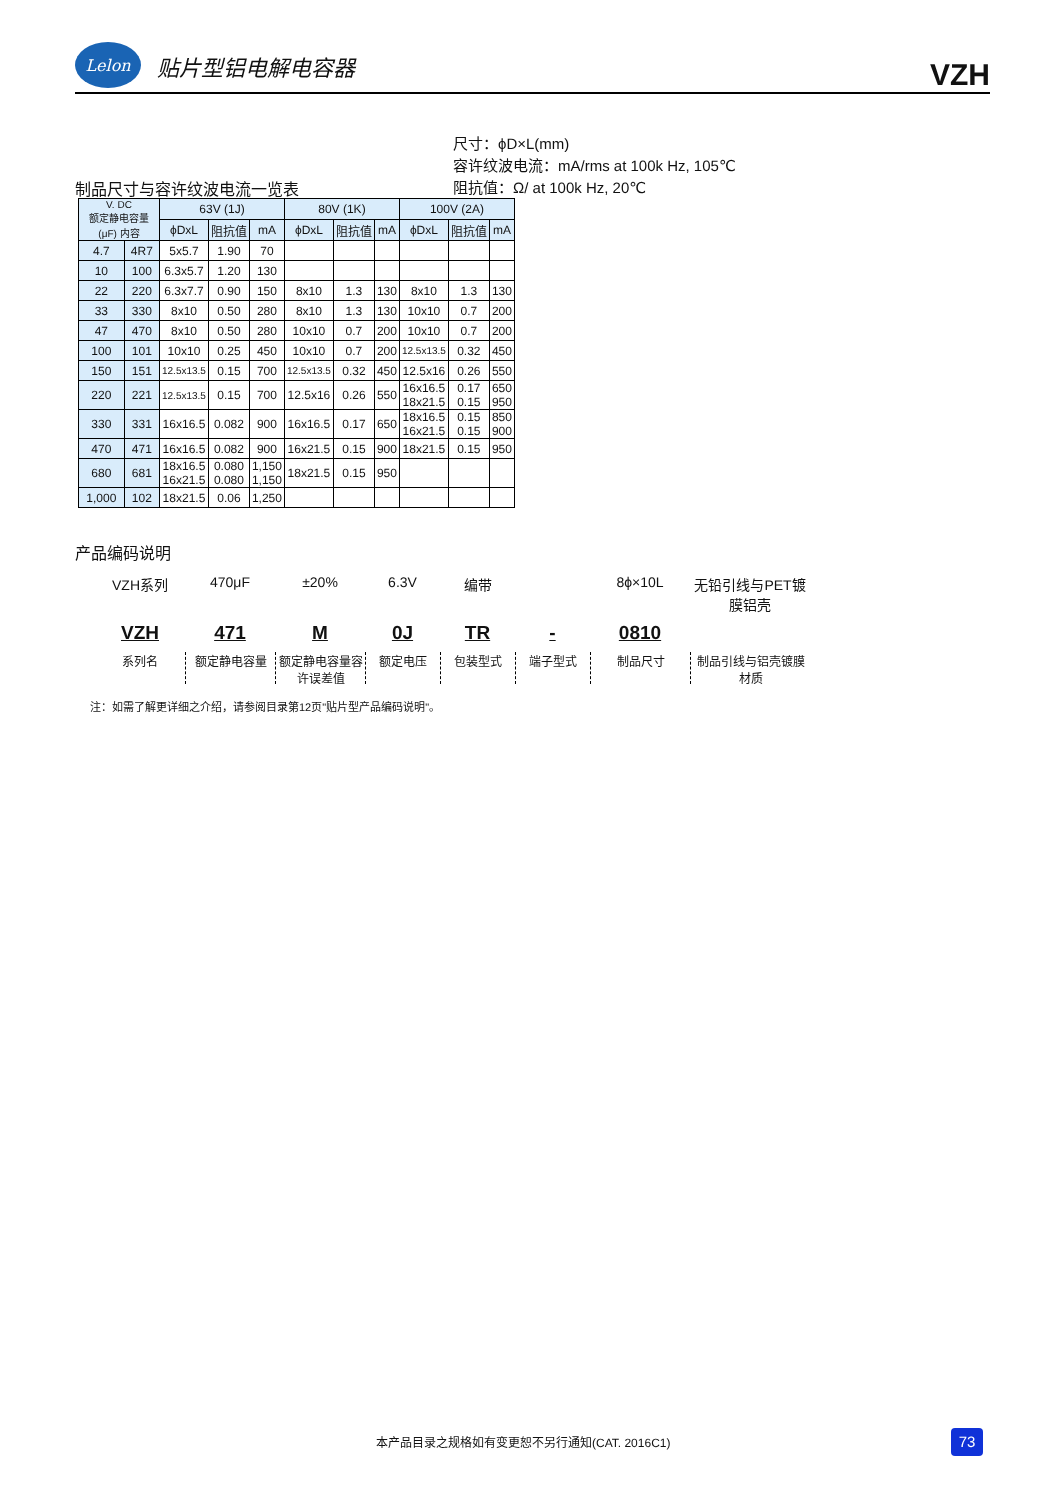Lelon
贴片型铝电解电容器
VZH
尺寸：ϕD×L(mm)
容许纹波电流：mA/rms at 100k Hz, 105℃
阻抗值：Ω/ at 100k Hz, 20℃
制品尺寸与容许纹波电流一览表
| V. DC 额定静电容量(μF) 内容 | | 63V (1J) | | | 80V (1K) | | | 100V (2A) | | |
| --- | --- | --- | --- | --- | --- | --- | --- | --- | --- | --- |
| | | ϕDxL | 阻抗值 | mA | ϕDxL | 阻抗值 | mA | ϕDxL | 阻抗值 | mA |
| 4.7 | 4R7 | 5x5.7 | 1.90 | 70 | | | | | | |
| 10 | 100 | 6.3x5.7 | 1.20 | 130 | | | | | | |
| 22 | 220 | 6.3x7.7 | 0.90 | 150 | 8x10 | 1.3 | 130 | 8x10 | 1.3 | 130 |
| 33 | 330 | 8x10 | 0.50 | 280 | 8x10 | 1.3 | 130 | 10x10 | 0.7 | 200 |
| 47 | 470 | 8x10 | 0.50 | 280 | 10x10 | 0.7 | 200 | 10x10 | 0.7 | 200 |
| 100 | 101 | 10x10 | 0.25 | 450 | 10x10 | 0.7 | 200 | 12.5x13.5 | 0.32 | 450 |
| 150 | 151 | 12.5x13.5 | 0.15 | 700 | 12.5x13.5 | 0.32 | 450 | 12.5x16 | 0.26 | 550 |
| 220 | 221 | 12.5x13.5 | 0.15 | 700 | 12.5x16 | 0.26 | 550 | 16x16.5 18x21.5 | 0.17 0.15 | 650 950 |
| 330 | 331 | 16x16.5 | 0.082 | 900 | 16x16.5 | 0.17 | 650 | 18x16.5 16x21.5 | 0.15 0.15 | 850 900 |
| 470 | 471 | 16x16.5 | 0.082 | 900 | 16x21.5 | 0.15 | 900 | 18x21.5 | 0.15 | 950 |
| 680 | 681 | 18x16.5 16x21.5 | 0.080 0.080 | 1,150 1,150 | 18x21.5 | 0.15 | 950 | | | |
| 1,000 | 102 | 18x21.5 | 0.06 | 1,250 | | | | | | |
产品编码说明
VZH系列
470μF
±20%
6.3V
编带
8ϕ×10L
无铅引线与PET镀膜铝壳
VZH
471
M
0J
TR
-
0810
系列名
额定静电容量
额定静电容量容许误差值
额定电压
包装型式
端子型式
制品尺寸
制品引线与铝壳镀膜材质
注：如需了解更详细之介绍，请参阅目录第12页"贴片型产品编码说明"。
本产品目录之规格如有变更恕不另行通知(CAT. 2016C1)
73